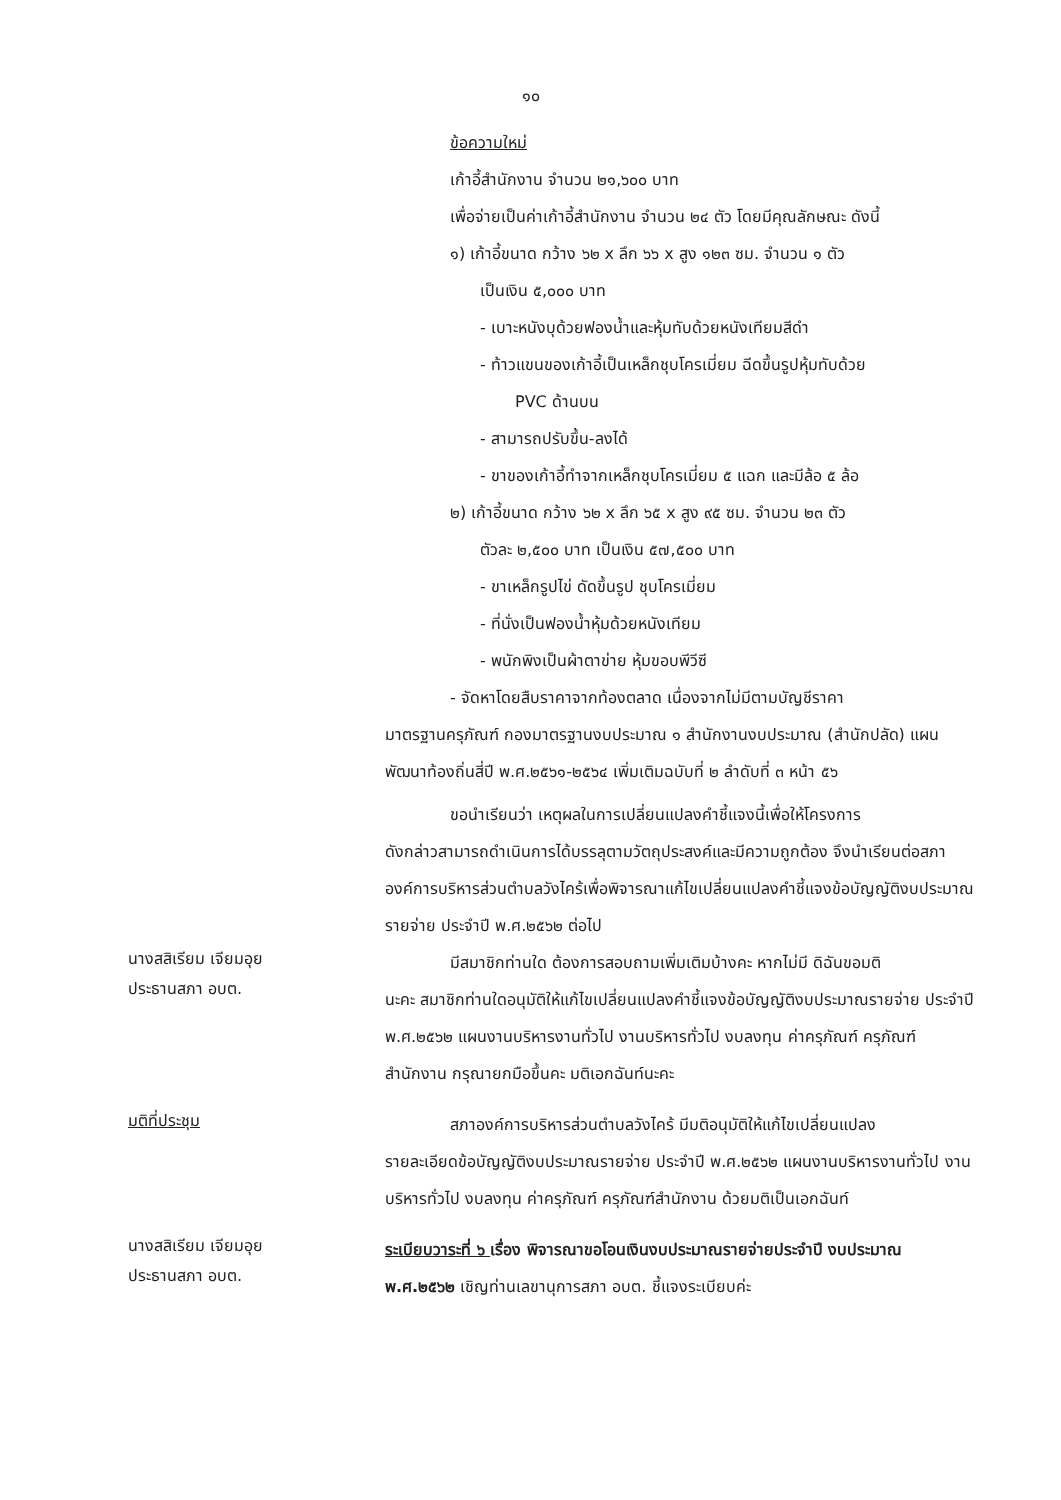๑๐
ข้อความใหม่
เก้าอี้สำนักงาน จำนวน ๒๑,๖๐๐ บาท
เพื่อจ่ายเป็นค่าเก้าอี้สำนักงาน จำนวน ๒๔ ตัว โดยมีคุณลักษณะ ดังนี้
๑) เก้าอี้ขนาด กว้าง ๖๒ x ลึก ๖๖ x สูง ๑๒๓ ซม. จำนวน ๑ ตัว
เป็นเงิน ๕,๐๐๐ บาท
- เบาะหนังบุด้วยฟองน้ำและหุ้มทับด้วยหนังเทียมสีดำ
- ท้าวแขนของเก้าอี้เป็นเหล็กชุบโครเมี่ยม ฉีดขึ้นรูปหุ้มทับด้วย
PVC ด้านบน
- สามารถปรับขึ้น-ลงได้
- ขาของเก้าอี้ทำจากเหล็กชุบโครเมี่ยม ๕ แฉก และมีล้อ ๕ ล้อ
๒) เก้าอี้ขนาด กว้าง ๖๒ x ลึก ๖๕ x สูง ๙๕ ซม. จำนวน ๒๓ ตัว
ตัวละ ๒,๕๐๐ บาท เป็นเงิน ๕๗,๕๐๐ บาท
- ขาเหล็กรูปไข่ ดัดขึ้นรูป ชุบโครเมี่ยม
- ที่นั่งเป็นฟองน้ำหุ้มด้วยหนังเทียม
- พนักพิงเป็นผ้าตาข่าย หุ้มขอบพีวีซี
- จัดหาโดยสืบราคาจากท้องตลาด เนื่องจากไม่มีตามบัญชีราคา
มาตรฐานครุภัณฑ์ กองมาตรฐานงบประมาณ ๑ สำนักงานงบประมาณ (สำนักปลัด) แผนพัฒนาท้องถิ่นสี่ปี พ.ศ.๒๕๖๑-๒๕๖๔ เพิ่มเติมฉบับที่ ๒ ลำดับที่ ๓ หน้า ๕๖
ขอนำเรียนว่า เหตุผลในการเปลี่ยนแปลงคำชี้แจงนี้เพื่อให้โครงการ
ดังกล่าวสามารถดำเนินการได้บรรลุตามวัตถุประสงค์และมีความถูกต้อง จึงนำเรียนต่อสภาองค์การบริหารส่วนตำบลวังไคร้เพื่อพิจารณาแก้ไขเปลี่ยนแปลงคำชี้แจงข้อบัญญัติงบประมาณรายจ่าย ประจำปี พ.ศ.๒๕๖๒ ต่อไป
นางสสิเรียม เจียมอุย
ประธานสภา อบต.
มีสมาชิกท่านใด ต้องการสอบถามเพิ่มเติมบ้างคะ หากไม่มี ดิฉันขอมติ
นะคะ สมาชิกท่านใดอนุมัติให้แก้ไขเปลี่ยนแปลงคำชี้แจงข้อบัญญัติงบประมาณรายจ่าย ประจำปี พ.ศ.๒๕๖๒ แผนงานบริหารงานทั่วไป งานบริหารทั่วไป งบลงทุน ค่าครุภัณฑ์ ครุภัณฑ์สำนักงาน กรุณายกมือขึ้นคะ มติเอกฉันท์นะคะ
มติที่ประชุม
สภาองค์การบริหารส่วนตำบลวังไคร้ มีมติอนุมัติให้แก้ไขเปลี่ยนแปลง
รายละเอียดข้อบัญญัติงบประมาณรายจ่าย ประจำปี พ.ศ.๒๕๖๒ แผนงานบริหารงานทั่วไป งานบริหารทั่วไป งบลงทุน ค่าครุภัณฑ์ ครุภัณฑ์สำนักงาน ด้วยมติเป็นเอกฉันท์
นางสสิเรียม เจียมอุย
ประธานสภา อบต.
ระเบียบวาระที่ ๖ เรื่อง พิจารณาขอโอนเงินงบประมาณรายจ่ายประจำปี งบประมาณ พ.ศ.๒๕๖๒ เชิญท่านเลขานุการสภา อบต. ชี้แจงระเบียบค่ะ